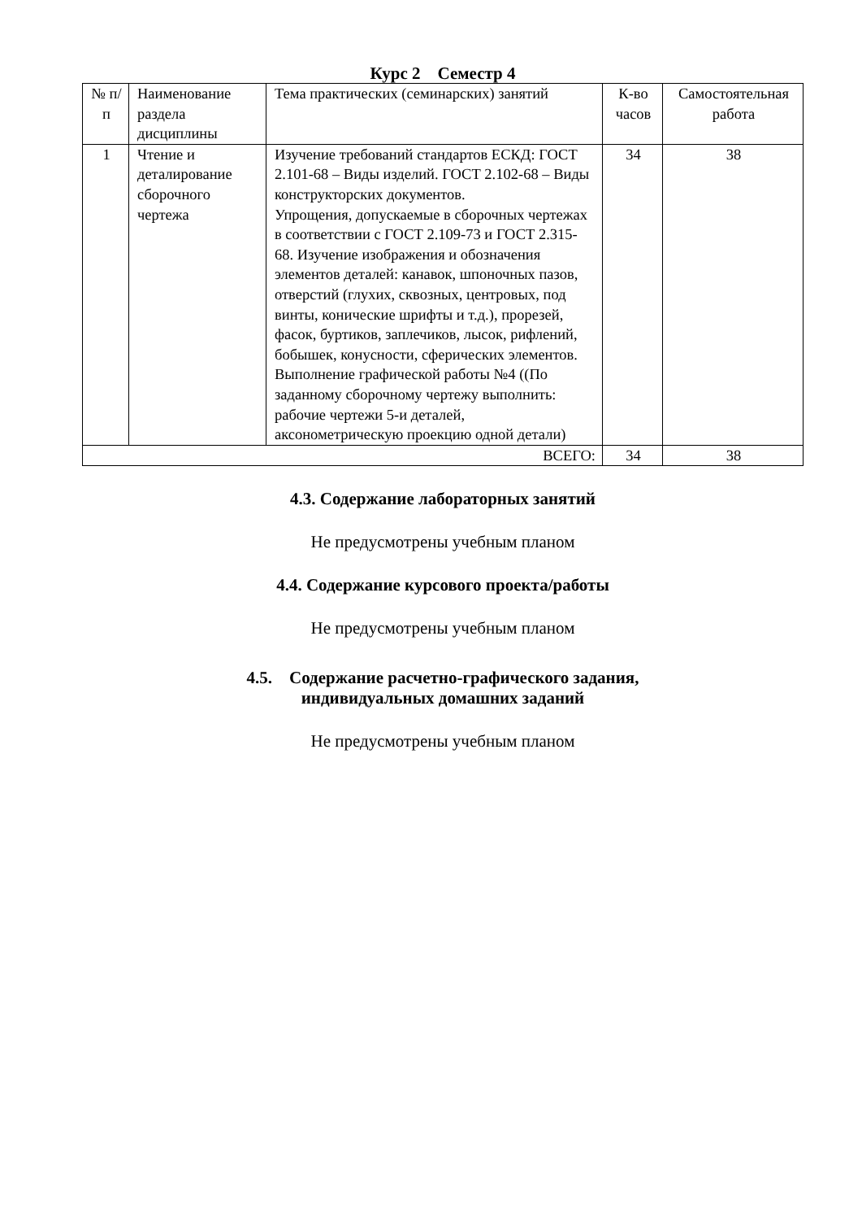Курс 2 Семестр 4
| № п/п | Наименование раздела дисциплины | Тема практических (семинарских) занятий | К-во часов | Самостоятельная работа |
| --- | --- | --- | --- | --- |
| 1 | Чтение и деталирование сборочного чертежа | Изучение требований стандартов ЕСКД: ГОСТ 2.101-68 – Виды изделий. ГОСТ 2.102-68 – Виды конструкторских документов. Упрощения, допускаемые в сборочных чертежах в соответствии с ГОСТ 2.109-73 и ГОСТ 2.315-68. Изучение изображения и обозначения элементов деталей: канавок, шпоночных пазов, отверстий (глухих, сквозных, центровых, под винты, конические шрифты и т.д.), прорезей, фасок, буртиков, заплечиков, лысок, рифлений, бобышек, конусности, сферических элементов. Выполнение графической работы №4 ((По заданному сборочному чертежу выполнить: рабочие чертежи 5-и деталей, аксонометрическую проекцию одной детали) | 34 | 38 |
| ВСЕГО: | | | 34 | 38 |
4.3. Содержание лабораторных занятий
Не предусмотрены учебным планом
4.4. Содержание курсового проекта/работы
Не предусмотрены учебным планом
4.5. Содержание расчетно-графического задания,
индивидуальных домашних заданий
Не предусмотрены учебным планом